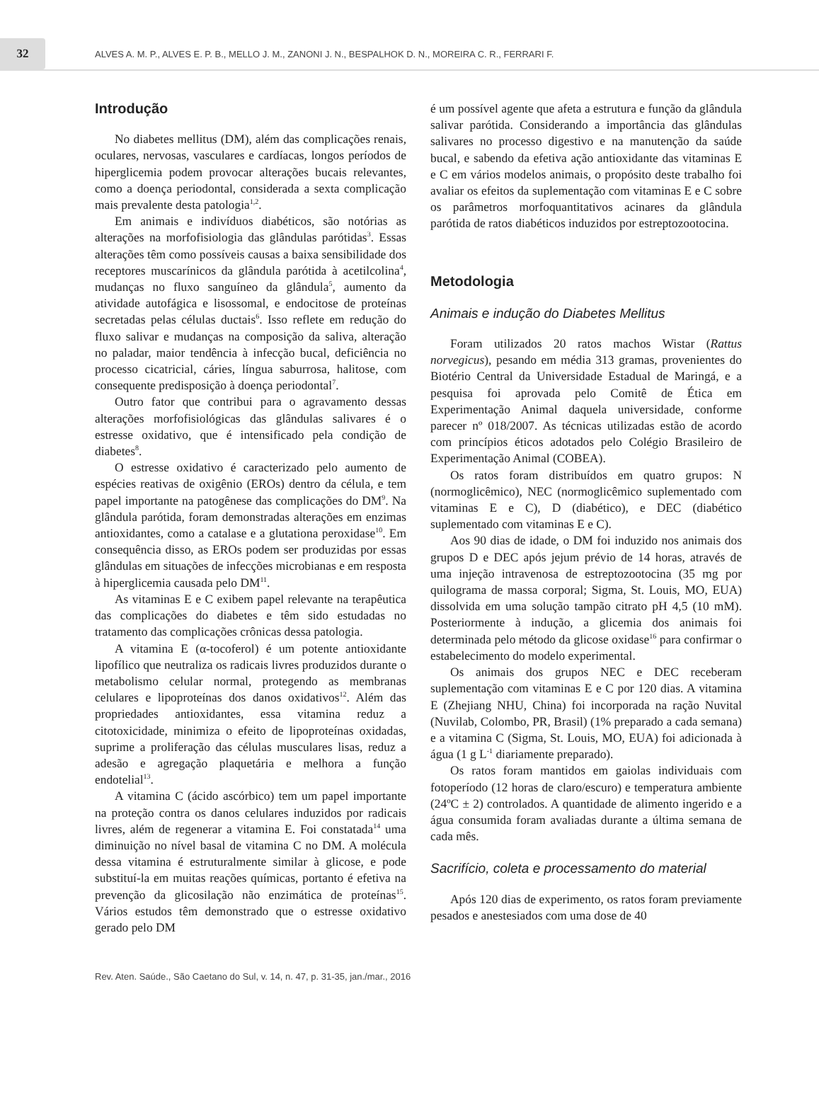32
ALVES A. M. P., ALVES E. P. B., MELLO J. M., ZANONI J. N., BESPALHOK D. N., MOREIRA C. R., FERRARI F.
Introdução
No diabetes mellitus (DM), além das complicações renais, oculares, nervosas, vasculares e cardíacas, longos períodos de hiperglicemia podem provocar alterações bucais relevantes, como a doença periodontal, considerada a sexta complicação mais prevalente desta patologia<sup>1,2</sup>.
Em animais e indivíduos diabéticos, são notórias as alterações na morfofisiologia das glândulas parótidas<sup>3</sup>. Essas alterações têm como possíveis causas a baixa sensibilidade dos receptores muscarínicos da glândula parótida à acetilcolina<sup>4</sup>, mudanças no fluxo sanguíneo da glândula<sup>5</sup>, aumento da atividade autofágica e lisossomal, e endocitose de proteínas secretadas pelas células ductais<sup>6</sup>. Isso reflete em redução do fluxo salivar e mudanças na composição da saliva, alteração no paladar, maior tendência à infecção bucal, deficiência no processo cicatricial, cáries, língua saburrosa, halitose, com consequente predisposição à doença periodontal<sup>7</sup>.
Outro fator que contribui para o agravamento dessas alterações morfofisiológicas das glândulas salivares é o estresse oxidativo, que é intensificado pela condição de diabetes<sup>8</sup>.
O estresse oxidativo é caracterizado pelo aumento de espécies reativas de oxigênio (EROs) dentro da célula, e tem papel importante na patogênese das complicações do DM<sup>9</sup>. Na glândula parótida, foram demonstradas alterações em enzimas antioxidantes, como a catalase e a glutationa peroxidase<sup>10</sup>. Em consequência disso, as EROs podem ser produzidas por essas glândulas em situações de infecções microbianas e em resposta à hiperglicemia causada pelo DM<sup>11</sup>.
As vitaminas E e C exibem papel relevante na terapêutica das complicações do diabetes e têm sido estudadas no tratamento das complicações crônicas dessa patologia.
A vitamina E (α-tocoferol) é um potente antioxidante lipofílico que neutraliza os radicais livres produzidos durante o metabolismo celular normal, protegendo as membranas celulares e lipoproteínas dos danos oxidativos<sup>12</sup>. Além das propriedades antioxidantes, essa vitamina reduz a citotoxicidade, minimiza o efeito de lipoproteínas oxidadas, suprime a proliferação das células musculares lisas, reduz a adesão e agregação plaquetária e melhora a função endotelial<sup>13</sup>.
A vitamina C (ácido ascórbico) tem um papel importante na proteção contra os danos celulares induzidos por radicais livres, além de regenerar a vitamina E. Foi constatada<sup>14</sup> uma diminuição no nível basal de vitamina C no DM. A molécula dessa vitamina é estruturalmente similar à glicose, e pode substituí-la em muitas reações químicas, portanto é efetiva na prevenção da glicosilação não enzimática de proteínas<sup>15</sup>. Vários estudos têm demonstrado que o estresse oxidativo gerado pelo DM
é um possível agente que afeta a estrutura e função da glândula salivar parótida. Considerando a importância das glândulas salivares no processo digestivo e na manutenção da saúde bucal, e sabendo da efetiva ação antioxidante das vitaminas E e C em vários modelos animais, o propósito deste trabalho foi avaliar os efeitos da suplementação com vitaminas E e C sobre os parâmetros morfoquantitativos acinares da glândula parótida de ratos diabéticos induzidos por estreptozootocina.
Metodologia
Animais e indução do Diabetes Mellitus
Foram utilizados 20 ratos machos Wistar (Rattus norvegicus), pesando em média 313 gramas, provenientes do Biotério Central da Universidade Estadual de Maringá, e a pesquisa foi aprovada pelo Comitê de Ética em Experimentação Animal daquela universidade, conforme parecer nº 018/2007. As técnicas utilizadas estão de acordo com princípios éticos adotados pelo Colégio Brasileiro de Experimentação Animal (COBEA).
Os ratos foram distribuídos em quatro grupos: N (normoglicêmico), NEC (normoglicêmico suplementado com vitaminas E e C), D (diabético), e DEC (diabético suplementado com vitaminas E e C).
Aos 90 dias de idade, o DM foi induzido nos animais dos grupos D e DEC após jejum prévio de 14 horas, através de uma injeção intravenosa de estreptozootocina (35 mg por quilograma de massa corporal; Sigma, St. Louis, MO, EUA) dissolvida em uma solução tampão citrato pH 4,5 (10 mM). Posteriormente à indução, a glicemia dos animais foi determinada pelo método da glicose oxidase<sup>16</sup> para confirmar o estabelecimento do modelo experimental.
Os animais dos grupos NEC e DEC receberam suplementação com vitaminas E e C por 120 dias. A vitamina E (Zhejiang NHU, China) foi incorporada na ração Nuvital (Nuvilab, Colombo, PR, Brasil) (1% preparado a cada semana) e a vitamina C (Sigma, St. Louis, MO, EUA) foi adicionada à água (1 g L<sup>-1</sup> diariamente preparado).
Os ratos foram mantidos em gaiolas individuais com fotoperíodo (12 horas de claro/escuro) e temperatura ambiente (24ºC ± 2) controlados. A quantidade de alimento ingerido e a água consumida foram avaliadas durante a última semana de cada mês.
Sacrifício, coleta e processamento do material
Após 120 dias de experimento, os ratos foram previamente pesados e anestesiados com uma dose de 40
Rev. Aten. Saúde., São Caetano do Sul, v. 14, n. 47, p. 31-35, jan./mar., 2016